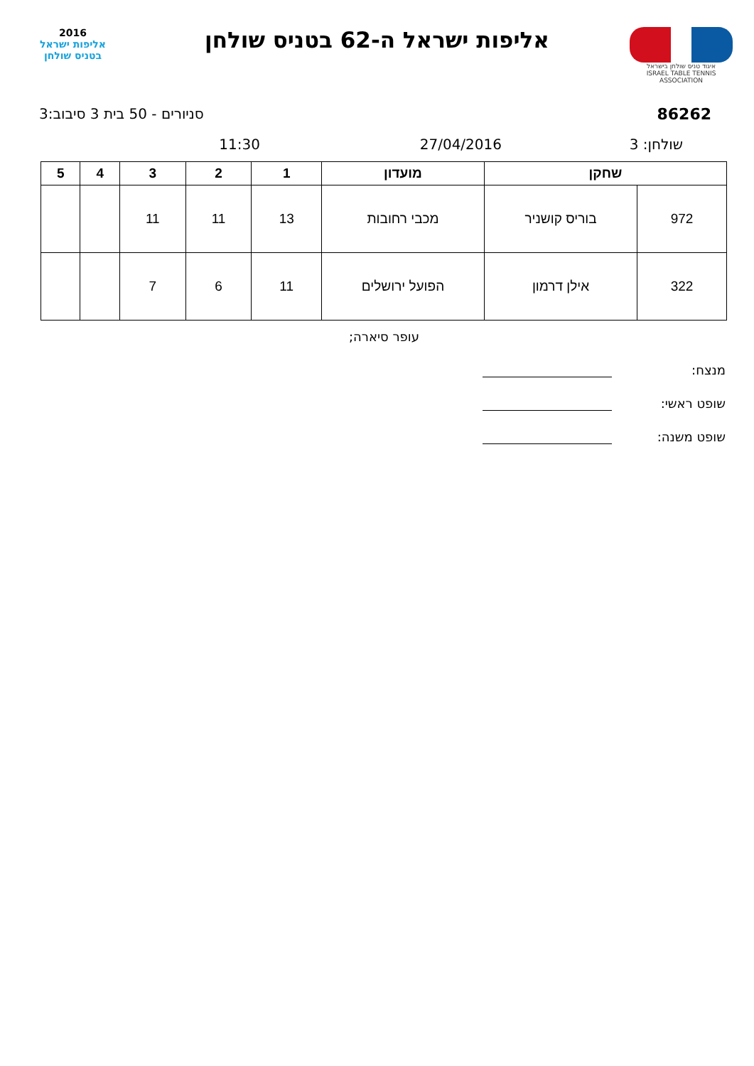איגוד טניס שולחן בישראל
ISRAEL TABLE TENNIS ASSOCIATION
אליפות ישראל ה-62 בטניס שולחן
2016
אליפות ישראל
בטניס שולחן
86262 סניורים - 50 בית 3 סיבוב:3
שולחן: 3 27/04/2016 11:30
| שחקן | | מועדון | 1 | 2 | 3 | 4 | 5 |
| --- | --- | --- | --- | --- | --- | --- | --- |
| 972 | בוריס קושניר | מכבי רחובות | 13 | 11 | 11 | | |
| 322 | אילן דרמון | הפועל ירושלים | 11 | 6 | 7 | | |
עופר סיארה;
מנצח:
שופט ראשי:
שופט משנה: